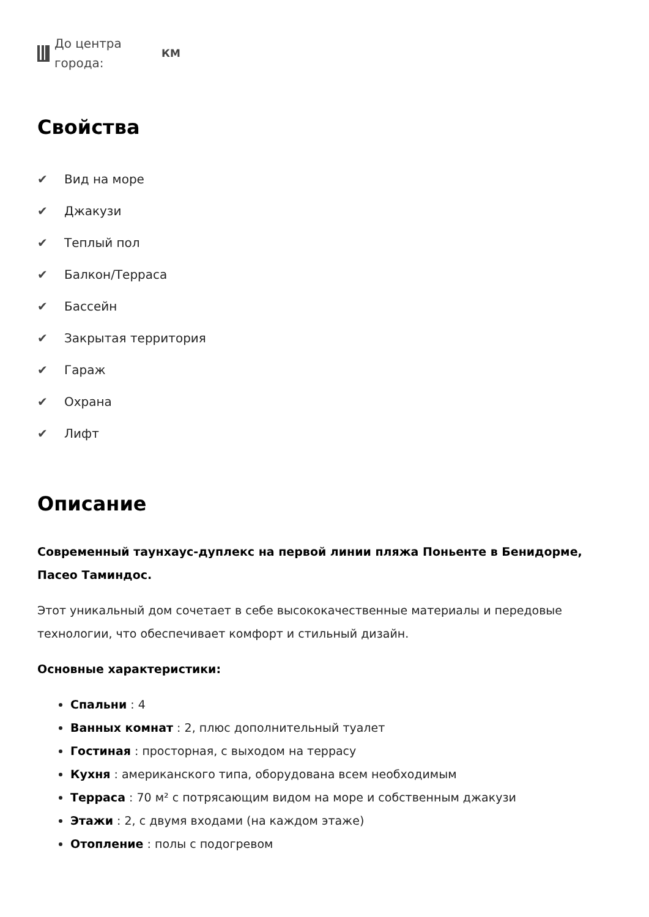До центра города:
КМ
Свойства
✔ Вид на море
✔ Джакузи
✔ Теплый пол
✔ Балкон/Терраса
✔ Бассейн
✔ Закрытая территория
✔ Гараж
✔ Охрана
✔ Лифт
Описание
Современный таунхаус-дуплекс на первой линии пляжа Поньенте в Бенидорме, Пасео Таминдос.
Этот уникальный дом сочетает в себе высококачественные материалы и передовые технологии, что обеспечивает комфорт и стильный дизайн.
Основные характеристики:
Спальни : 4
Ванных комнат : 2, плюс дополнительный туалет
Гостиная : просторная, с выходом на террасу
Кухня : американского типа, оборудована всем необходимым
Терраса : 70 м² с потрясающим видом на море и собственным джакузи
Этажи : 2, с двумя входами (на каждом этаже)
Отопление : полы с подогревом